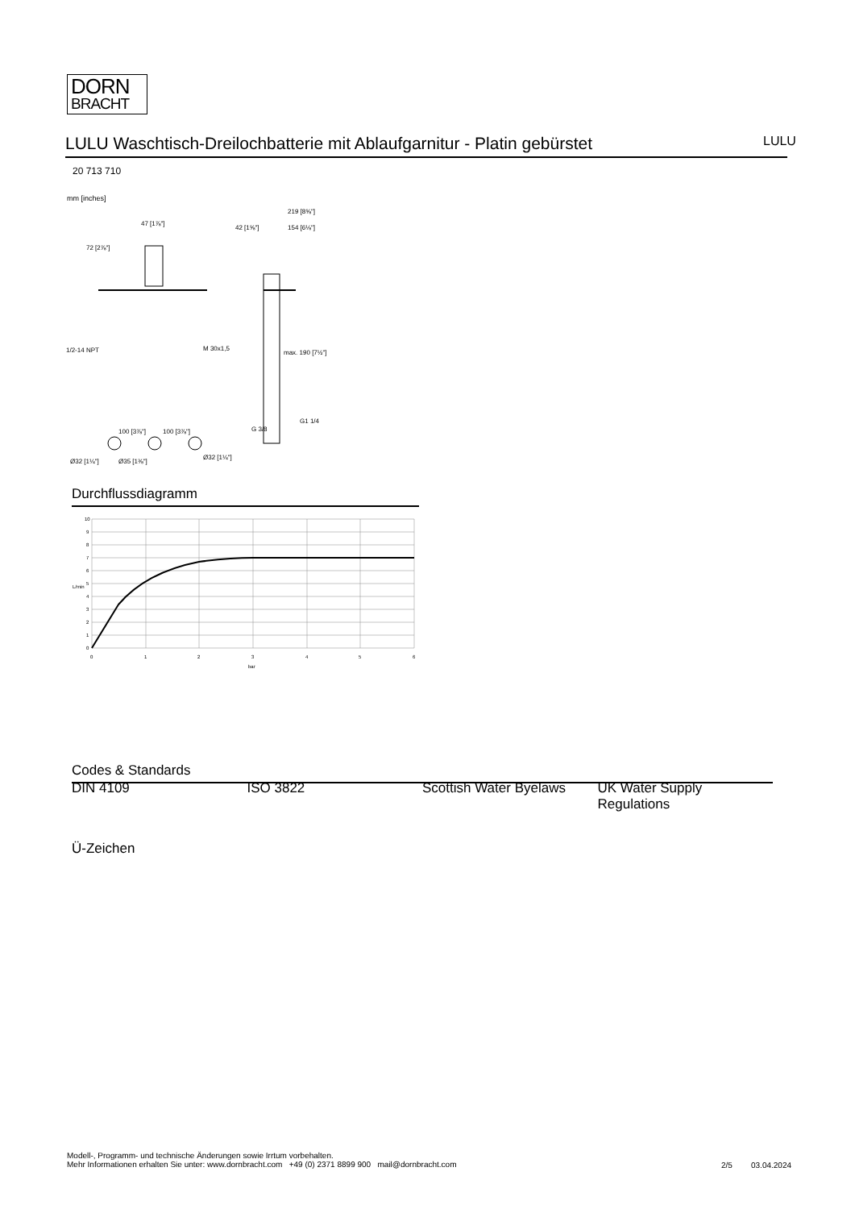DORN
BRACHT
LULU Waschtisch-Dreilochbatterie mit Ablaufgarnitur - Platin gebürstet LULU
20 713 710
mm [inches]
47 [1⅞"]
72 [2⅞"]
42 [1⅝"]
154 [6⅛"]
219 [8⅝"]
1/2-14 NPT
M 30x1,5
max. 190 [7½"]
G1 1/4
G 3/8
100 [3⅞"]
100 [3⅞"]
Ø32 [1¼"]
Ø35 [1⅜"]
Ø32 [1¼"]
Durchflussdiagramm
10
9
8
7
6
5
4
3
2
1
0
0
1
2
3
4
5
6
bar
L/min
Codes & Standards
DIN 4109 ISO 3822 Scottish Water Byelaws
UK Water Supply Regulations
Ü-Zeichen
Modell-, Programm- und technische Änderungen sowie Irrtum vorbehalten.
Mehr Informationen erhalten Sie unter: www.dornbracht.com +49 (0) 2371 8899 900 mail@dornbracht.com
2/5 03.04.2024